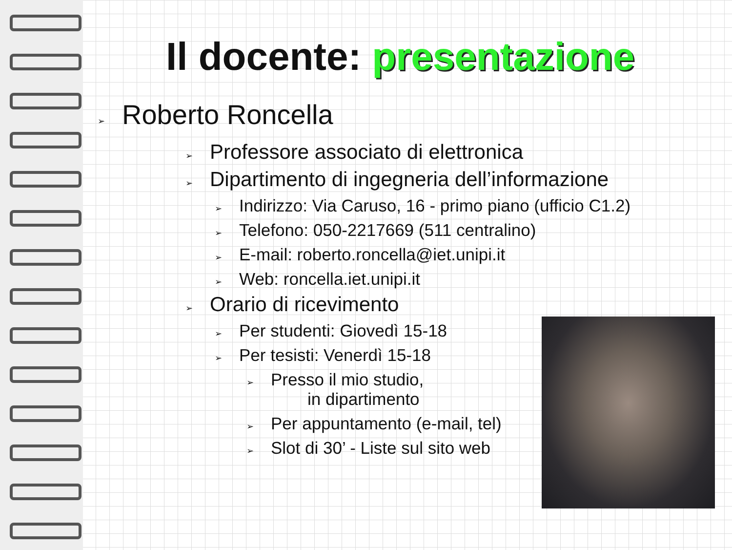Il docente: presentazione
➢ Roberto Roncella
➢ Professore associato di elettronica
➢ Dipartimento di ingegneria dell’informazione
➢ Indirizzo: Via Caruso, 16 - primo piano (ufficio C1.2)
➢ Telefono: 050-2217669 (511 centralino)
➢ E-mail: roberto.roncella@iet.unipi.it
➢ Web: roncella.iet.unipi.it
➢ Orario di ricevimento
➢ Per studenti: Giovedì 15-18
➢ Per tesisti: Venerdì 15-18
➢ Presso il mio studio,
in dipartimento
➢ Per appuntamento (e-mail, tel)
➢ Slot di 30’ - Liste sul sito web